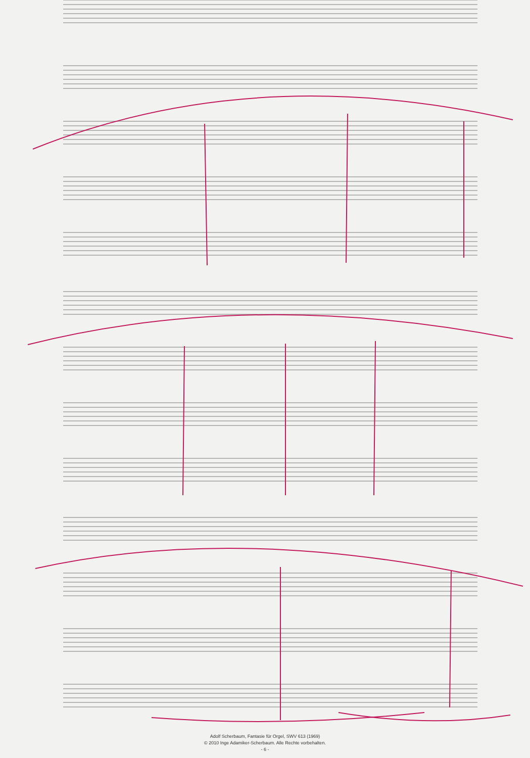Adolf Scherbaum, Fantasie für Orgel, SWV 613 (1969)
© 2010 Inge Adamiker-Scherbaum. Alle Rechte vorbehalten.
- 6 -